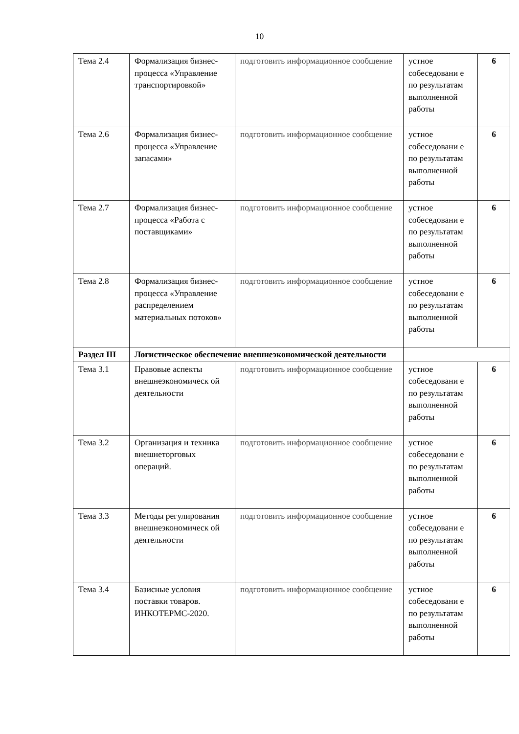10
| Тема 2.4 | Формализация бизнес-процесса «Управление транспортировкой» | подготовить информационное сообщение | устное собеседовани е по результатам выполненной работы | 6 |
| Тема 2.6 | Формализация бизнес-процесса «Управление запасами» | подготовить информационное сообщение | устное собеседовани е по результатам выполненной работы | 6 |
| Тема 2.7 | Формализация бизнес-процесса «Работа с поставщиками» | подготовить информационное сообщение | устное собеседовани е по результатам выполненной работы | 6 |
| Тема 2.8 | Формализация бизнес-процесса «Управление распределением материальных потоков» | подготовить информационное сообщение | устное собеседовани е по результатам выполненной работы | 6 |
| Раздел III | Логистическое обеспечение внешнеэкономической деятельности | | | |
| Тема 3.1 | Правовые аспекты внешнеэкономическ ой деятельности | подготовить информационное сообщение | устное собеседовани е по результатам выполненной работы | 6 |
| Тема 3.2 | Организация и техника внешнеторговых операций. | подготовить информационное сообщение | устное собеседовани е по результатам выполненной работы | 6 |
| Тема 3.3 | Методы регулирования внешнеэкономическ ой деятельности | подготовить информационное сообщение | устное собеседовани е по результатам выполненной работы | 6 |
| Тема 3.4 | Базисные условия поставки товаров. ИНКОТЕРМС-2020. | подготовить информационное сообщение | устное собеседовани е по результатам выполненной работы | 6 |